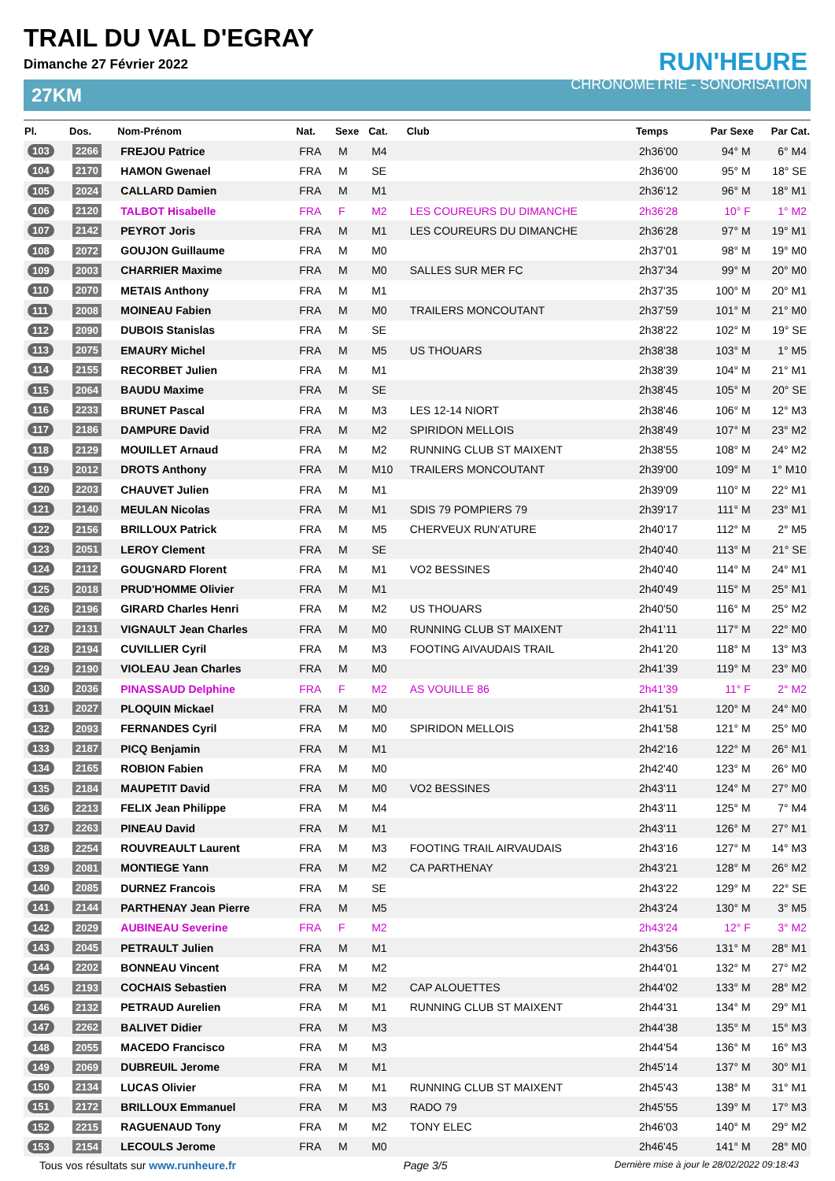TRAIL DU VAL D'EGRAY
Dimanche 27 Février 2022
27KM
RUN'HEURE
CHRONOMÉTRIE - SONORISATION
| Pl. | Dos. | Nom-Prénom | Nat. | Sexe | Cat. | Club | Temps | Par Sexe | Par Cat. |
| --- | --- | --- | --- | --- | --- | --- | --- | --- | --- |
| 103 | 2266 | FREJOU Patrice | FRA | M | M4 | | 2h36'00 | 94° M | 6° M4 |
| 104 | 2170 | HAMON Gwenael | FRA | M | SE | | 2h36'00 | 95° M | 18° SE |
| 105 | 2024 | CALLARD Damien | FRA | M | M1 | | 2h36'12 | 96° M | 18° M1 |
| 106 | 2120 | TALBOT Hisabelle | FRA | F | M2 | LES COUREURS DU DIMANCHE | 2h36'28 | 10° F | 1° M2 |
| 107 | 2142 | PEYROT Joris | FRA | M | M1 | LES COUREURS DU DIMANCHE | 2h36'28 | 97° M | 19° M1 |
| 108 | 2072 | GOUJON Guillaume | FRA | M | M0 | | 2h37'01 | 98° M | 19° M0 |
| 109 | 2003 | CHARRIER Maxime | FRA | M | M0 | SALLES SUR MER FC | 2h37'34 | 99° M | 20° M0 |
| 110 | 2070 | METAIS Anthony | FRA | M | M1 | | 2h37'35 | 100° M | 20° M1 |
| 111 | 2008 | MOINEAU Fabien | FRA | M | M0 | TRAILERS MONCOUTANT | 2h37'59 | 101° M | 21° M0 |
| 112 | 2090 | DUBOIS Stanislas | FRA | M | SE | | 2h38'22 | 102° M | 19° SE |
| 113 | 2075 | EMAURY Michel | FRA | M | M5 | US THOUARS | 2h38'38 | 103° M | 1° M5 |
| 114 | 2155 | RECORBET Julien | FRA | M | M1 | | 2h38'39 | 104° M | 21° M1 |
| 115 | 2064 | BAUDU Maxime | FRA | M | SE | | 2h38'45 | 105° M | 20° SE |
| 116 | 2233 | BRUNET Pascal | FRA | M | M3 | LES 12-14 NIORT | 2h38'46 | 106° M | 12° M3 |
| 117 | 2186 | DAMPURE David | FRA | M | M2 | SPIRIDON MELLOIS | 2h38'49 | 107° M | 23° M2 |
| 118 | 2129 | MOUILLET Arnaud | FRA | M | M2 | RUNNING CLUB ST MAIXENT | 2h38'55 | 108° M | 24° M2 |
| 119 | 2012 | DROTS Anthony | FRA | M | M10 | TRAILERS MONCOUTANT | 2h39'00 | 109° M | 1° M10 |
| 120 | 2203 | CHAUVET Julien | FRA | M | M1 | | 2h39'09 | 110° M | 22° M1 |
| 121 | 2140 | MEULAN Nicolas | FRA | M | M1 | SDIS 79 POMPIERS 79 | 2h39'17 | 111° M | 23° M1 |
| 122 | 2156 | BRILLOUX Patrick | FRA | M | M5 | CHERVEUX RUN'ATURE | 2h40'17 | 112° M | 2° M5 |
| 123 | 2051 | LEROY Clement | FRA | M | SE | | 2h40'40 | 113° M | 21° SE |
| 124 | 2112 | GOUGNARD Florent | FRA | M | M1 | VO2 BESSINES | 2h40'40 | 114° M | 24° M1 |
| 125 | 2018 | PRUD'HOMME Olivier | FRA | M | M1 | | 2h40'49 | 115° M | 25° M1 |
| 126 | 2196 | GIRARD Charles Henri | FRA | M | M2 | US THOUARS | 2h40'50 | 116° M | 25° M2 |
| 127 | 2131 | VIGNAULT Jean Charles | FRA | M | M0 | RUNNING CLUB ST MAIXENT | 2h41'11 | 117° M | 22° M0 |
| 128 | 2194 | CUVILLIER Cyril | FRA | M | M3 | FOOTING AIVAUDAIS TRAIL | 2h41'20 | 118° M | 13° M3 |
| 129 | 2190 | VIOLEAU Jean Charles | FRA | M | M0 | | 2h41'39 | 119° M | 23° M0 |
| 130 | 2036 | PINASSAUD Delphine | FRA | F | M2 | AS VOUILLE 86 | 2h41'39 | 11° F | 2° M2 |
| 131 | 2027 | PLOQUIN Mickael | FRA | M | M0 | | 2h41'51 | 120° M | 24° M0 |
| 132 | 2093 | FERNANDES Cyril | FRA | M | M0 | SPIRIDON MELLOIS | 2h41'58 | 121° M | 25° M0 |
| 133 | 2187 | PICQ Benjamin | FRA | M | M1 | | 2h42'16 | 122° M | 26° M1 |
| 134 | 2165 | ROBION Fabien | FRA | M | M0 | | 2h42'40 | 123° M | 26° M0 |
| 135 | 2184 | MAUPETIT David | FRA | M | M0 | VO2 BESSINES | 2h43'11 | 124° M | 27° M0 |
| 136 | 2213 | FELIX Jean Philippe | FRA | M | M4 | | 2h43'11 | 125° M | 7° M4 |
| 137 | 2263 | PINEAU David | FRA | M | M1 | | 2h43'11 | 126° M | 27° M1 |
| 138 | 2254 | ROUVREAULT Laurent | FRA | M | M3 | FOOTING TRAIL AIRVAUDAIS | 2h43'16 | 127° M | 14° M3 |
| 139 | 2081 | MONTIEGE Yann | FRA | M | M2 | CA PARTHENAY | 2h43'21 | 128° M | 26° M2 |
| 140 | 2085 | DURNEZ Francois | FRA | M | SE | | 2h43'22 | 129° M | 22° SE |
| 141 | 2144 | PARTHENAY Jean Pierre | FRA | M | M5 | | 2h43'24 | 130° M | 3° M5 |
| 142 | 2029 | AUBINEAU Severine | FRA | F | M2 | | 2h43'24 | 12° F | 3° M2 |
| 143 | 2045 | PETRAULT Julien | FRA | M | M1 | | 2h43'56 | 131° M | 28° M1 |
| 144 | 2202 | BONNEAU Vincent | FRA | M | M2 | | 2h44'01 | 132° M | 27° M2 |
| 145 | 2193 | COCHAIS Sebastien | FRA | M | M2 | CAP ALOUETTES | 2h44'02 | 133° M | 28° M2 |
| 146 | 2132 | PETRAUD Aurelien | FRA | M | M1 | RUNNING CLUB ST MAIXENT | 2h44'31 | 134° M | 29° M1 |
| 147 | 2262 | BALIVET Didier | FRA | M | M3 | | 2h44'38 | 135° M | 15° M3 |
| 148 | 2055 | MACEDO Francisco | FRA | M | M3 | | 2h44'54 | 136° M | 16° M3 |
| 149 | 2069 | DUBREUIL Jerome | FRA | M | M1 | | 2h45'14 | 137° M | 30° M1 |
| 150 | 2134 | LUCAS Olivier | FRA | M | M1 | RUNNING CLUB ST MAIXENT | 2h45'43 | 138° M | 31° M1 |
| 151 | 2172 | BRILLOUX Emmanuel | FRA | M | M3 | RADO 79 | 2h45'55 | 139° M | 17° M3 |
| 152 | 2215 | RAGUENAUD Tony | FRA | M | M2 | TONY ELEC | 2h46'03 | 140° M | 29° M2 |
| 153 | 2154 | LECOULS Jerome | FRA | M | M0 | | 2h46'45 | 141° M | 28° M0 |
Tous vos résultats sur www.runheure.fr Page 3/5 Dernière mise à jour le 28/02/2022 09:18:43